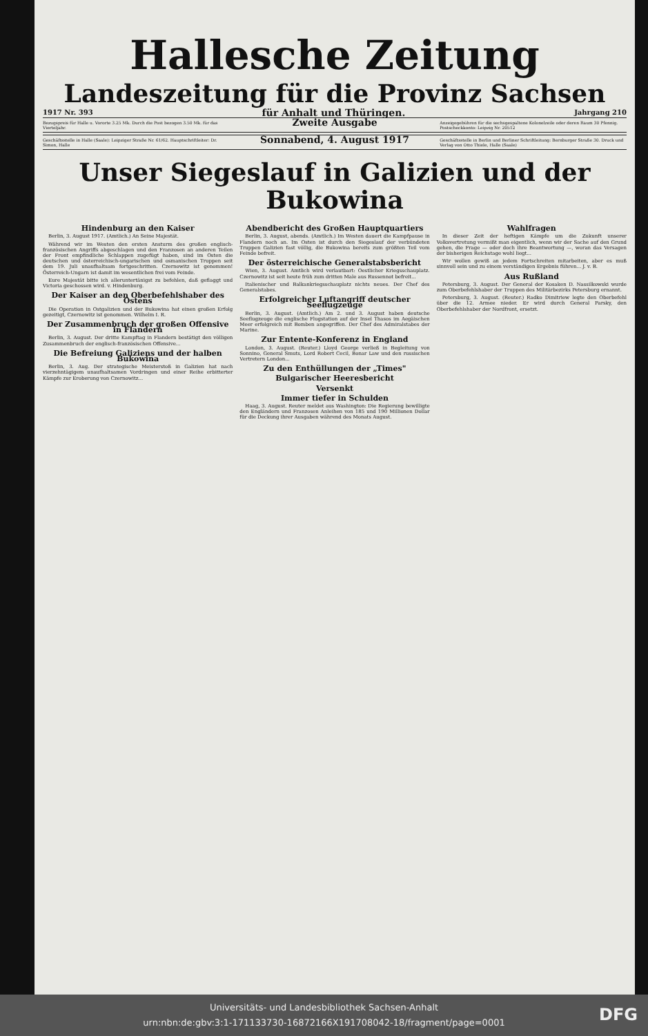Hallesche Zeitung
Landeszeitung für die Provinz Sachsen
1917 Nr. 393 für Anhalt und Thüringen. Jahrgang 210
Bezugspreis für Halle u. Vororte 3.25 Mk. Durch die Post bezogen 3.50 Mk. für das Vierteljahr.
Zweite Ausgabe
Anzeigegebühren für die sechsgespaltene Kolonelzeile oder deren Raum 30 Pfennig. Postscheckkonto: Leipzig Nr. 20512
Geschäftsstelle in Halle (Saale): Leipziger Straße Nr. 61/62. Hauptschriftleiter: Dr. Simon, Halle
Sonnabend, 4. August 1917
Geschäftsstelle in Berlin und Berliner Schriftleitung: Bernburger Straße 30. Druck und Verlag von Otto Thiele, Halle (Saale)
Unser Siegeslauf in Galizien und der Bukowina
Hindenburg an den Kaiser
Berlin, 3. August 1917. (Amtlich.) An Seine Majestät.
Während wir im Westen den ersten Ansturm des großen englisch-französischen Angriffs abgeschlagen und den Franzosen an anderen Teilen der Front empfindliche Schlappen zugefügt haben, sind im Osten die deutschen und österreichisch-ungarischen und osmanischen Truppen seit dem 19. Juli unaufhaltsam fortgeschritten. Czernowitz ist genommen! Österreich-Ungarn ist damit im wesentlichen frei vom Feinde.
Eure Majestät bitte ich alleruntertänigst zu befehlen, daß geflaggt und Victoria geschossen wird. v. Hindenburg.
Der Kaiser an den Oberbefehlshaber des Ostens
Die Operation in Ostgalizien und der Bukowina hat einen großen Erfolg gezeitigt, Czernowitz ist genommen. Wilhelm I. R.
Der Zusammenbruch der großen Offensive in Flandern
Berlin, 3. August. Der dritte Kampftag in Flandern bestätigt den völligen Zusammenbruch der englisch-französischen Offensive...
Die Befreiung Galiziens und der halben Bukowina
Berlin, 3. Aug. Der strategische Meisterstoß in Galizien hat nach vierzehntägigem unaufhaltsamen Vordringen und einer Reihe erbitterter Kämpfe zur Eroberung von Czernowitz...
Abendbericht des Großen Hauptquartiers
Berlin, 3. August, abends. (Amtlich.) Im Westen dauert die Kampfpause in Flandern noch an. Im Osten ist durch den Siegeslauf der verbündeten Truppen Galizien fast völlig, die Bukowina bereits zum größten Teil vom Feinde befreit.
Der österreichische Generalstabsbericht
Wien, 3. August. Amtlich wird verlautbart: Oestlicher Kriegsschauplatz. Czernowitz ist seit heute früh zum dritten Male aus Russennot befreit...
Italienischer und Balkankriegsschauplatz nichts neues. Der Chef des Generalstabes.
Erfolgreicher Luftangriff deutscher Seeflugzeuge
Berlin, 3. August. (Amtlich.) Am 2. und 3. August haben deutsche Seeflugzeuge die englische Flugstation auf der Insel Thasos im Aegäischen Meer erfolgreich mit Bomben angegriffen. Der Chef des Admiralstabes der Marine.
Zur Entente-Konferenz in England
London, 3. August. (Reuter.) Lloyd George verließ in Begleitung von Sonnino, General Smuts, Lord Robert Cecil, Bonar Law und den russischen Vertretern London...
Zu den Enthüllungen der „Times"
Bulgarischer Heeresbericht
Versenkt
Immer tiefer in Schulden
Haag, 3. August. Reuter meldet aus Washington: Die Regierung bewilligte den Engländern und Franzosen Anleihen von 185 und 190 Millionen Dollar für die Deckung ihrer Ausgaben während des Monats August.
Wahlfragen
In dieser Zeit der heftigen Kämpfe um die Zukunft unserer Volksvertretung vermißt man eigentlich, wenn wir der Sache auf den Grund gehen, die Frage — oder doch ihre Beantwortung —, woran das Versagen der bisherigen Reichstage wohl liegt...
Wir wollen gewiß an jedem Fortschreiten mitarbeiten, aber es muß sinnvoll sein und zu einem verständigen Ergebnis führen... J. v. B.
Aus Rußland
Petersburg, 3. August. Der General der Kosaken D. Nassilkowski wurde zum Oberbefehlshaber der Truppen des Militärbezirks Petersburg ernannt.
Petersburg, 3. August. (Reuter.) Radko Dimitriew legte den Oberbefehl über die 12. Armee nieder. Er wird durch General Parsky, den Oberbefehlshaber der Nordfront, ersetzt.
Universitäts- und Landesbibliothek Sachsen-Anhalt
urn:nbn:de:gbv:3:1-171133730-16872166X191708042-18/fragment/page=0001
DFG